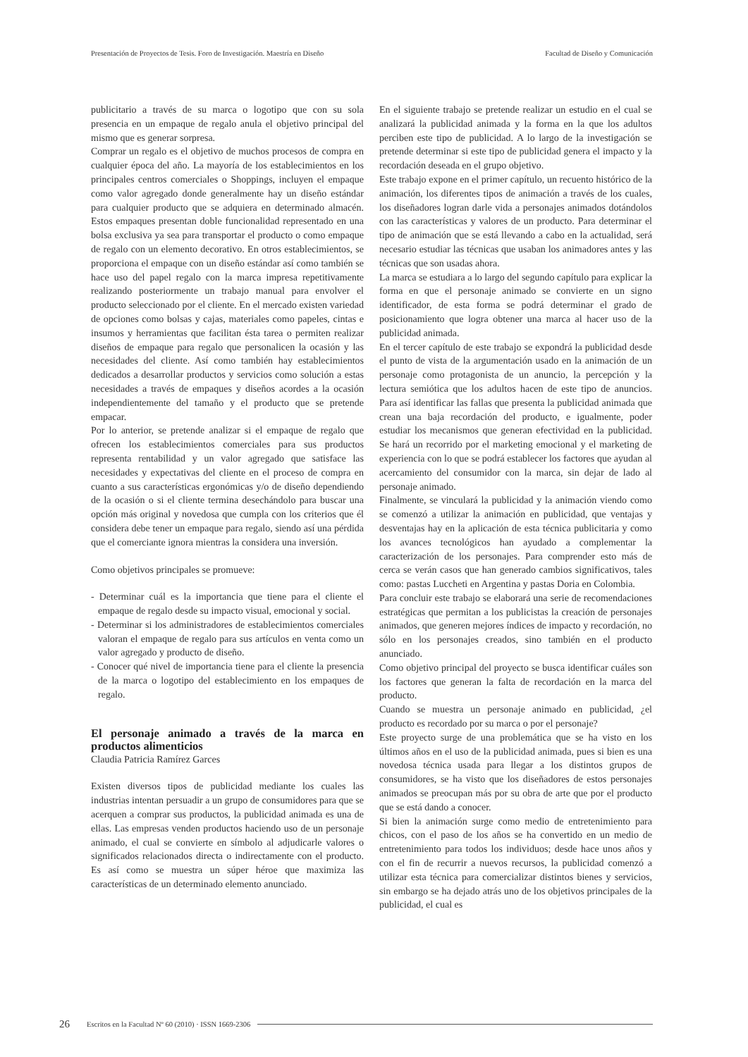Presentación de Proyectos de Tesis. Foro de Investigación. Maestría en Diseño Facultad de Diseño y Comunicación
publicitario a través de su marca o logotipo que con su sola presencia en un empaque de regalo anula el objetivo principal del mismo que es generar sorpresa.
Comprar un regalo es el objetivo de muchos procesos de compra en cualquier época del año. La mayoría de los establecimientos en los principales centros comerciales o Shoppings, incluyen el empaque como valor agregado donde generalmente hay un diseño estándar para cualquier producto que se adquiera en determinado almacén. Estos empaques presentan doble funcionalidad representado en una bolsa exclusiva ya sea para transportar el producto o como empaque de regalo con un elemento decorativo. En otros establecimientos, se proporciona el empaque con un diseño estándar así como también se hace uso del papel regalo con la marca impresa repetitivamente realizando posteriormente un trabajo manual para envolver el producto seleccionado por el cliente. En el mercado existen variedad de opciones como bolsas y cajas, materiales como papeles, cintas e insumos y herramientas que facilitan ésta tarea o permiten realizar diseños de empaque para regalo que personalicen la ocasión y las necesidades del cliente. Así como también hay establecimientos dedicados a desarrollar productos y servicios como solución a estas necesidades a través de empaques y diseños acordes a la ocasión independientemente del tamaño y el producto que se pretende empacar.
Por lo anterior, se pretende analizar si el empaque de regalo que ofrecen los establecimientos comerciales para sus productos representa rentabilidad y un valor agregado que satisface las necesidades y expectativas del cliente en el proceso de compra en cuanto a sus características ergonómicas y/o de diseño dependiendo de la ocasión o si el cliente termina desechándolo para buscar una opción más original y novedosa que cumpla con los criterios que él considera debe tener un empaque para regalo, siendo así una pérdida que el comerciante ignora mientras la considera una inversión.
Como objetivos principales se promueve:
- Determinar cuál es la importancia que tiene para el cliente el empaque de regalo desde su impacto visual, emocional y social.
- Determinar si los administradores de establecimientos comerciales valoran el empaque de regalo para sus artículos en venta como un valor agregado y producto de diseño.
- Conocer qué nivel de importancia tiene para el cliente la presencia de la marca o logotipo del establecimiento en los empaques de regalo.
El personaje animado a través de la marca en productos alimenticios
Claudia Patricia Ramírez Garces
Existen diversos tipos de publicidad mediante los cuales las industrias intentan persuadir a un grupo de consumidores para que se acerquen a comprar sus productos, la publicidad animada es una de ellas. Las empresas venden productos haciendo uso de un personaje animado, el cual se convierte en símbolo al adjudicarle valores o significados relacionados directa o indirectamente con el producto. Es así como se muestra un súper héroe que maximiza las características de un determinado elemento anunciado.
En el siguiente trabajo se pretende realizar un estudio en el cual se analizará la publicidad animada y la forma en la que los adultos perciben este tipo de publicidad. A lo largo de la investigación se pretende determinar si este tipo de publicidad genera el impacto y la recordación deseada en el grupo objetivo.
Este trabajo expone en el primer capítulo, un recuento histórico de la animación, los diferentes tipos de animación a través de los cuales, los diseñadores logran darle vida a personajes animados dotándolos con las características y valores de un producto. Para determinar el tipo de animación que se está llevando a cabo en la actualidad, será necesario estudiar las técnicas que usaban los animadores antes y las técnicas que son usadas ahora.
La marca se estudiara a lo largo del segundo capítulo para explicar la forma en que el personaje animado se convierte en un signo identificador, de esta forma se podrá determinar el grado de posicionamiento que logra obtener una marca al hacer uso de la publicidad animada.
En el tercer capítulo de este trabajo se expondrá la publicidad desde el punto de vista de la argumentación usado en la animación de un personaje como protagonista de un anuncio, la percepción y la lectura semiótica que los adultos hacen de este tipo de anuncios. Para así identificar las fallas que presenta la publicidad animada que crean una baja recordación del producto, e igualmente, poder estudiar los mecanismos que generan efectividad en la publicidad. Se hará un recorrido por el marketing emocional y el marketing de experiencia con lo que se podrá establecer los factores que ayudan al acercamiento del consumidor con la marca, sin dejar de lado al personaje animado.
Finalmente, se vinculará la publicidad y la animación viendo como se comenzó a utilizar la animación en publicidad, que ventajas y desventajas hay en la aplicación de esta técnica publicitaria y como los avances tecnológicos han ayudado a complementar la caracterización de los personajes. Para comprender esto más de cerca se verán casos que han generado cambios significativos, tales como: pastas Luccheti en Argentina y pastas Doria en Colombia.
Para concluir este trabajo se elaborará una serie de recomendaciones estratégicas que permitan a los publicistas la creación de personajes animados, que generen mejores índices de impacto y recordación, no sólo en los personajes creados, sino también en el producto anunciado.
Como objetivo principal del proyecto se busca identificar cuáles son los factores que generan la falta de recordación en la marca del producto.
Cuando se muestra un personaje animado en publicidad, ¿el producto es recordado por su marca o por el personaje?
Este proyecto surge de una problemática que se ha visto en los últimos años en el uso de la publicidad animada, pues si bien es una novedosa técnica usada para llegar a los distintos grupos de consumidores, se ha visto que los diseñadores de estos personajes animados se preocupan más por su obra de arte que por el producto que se está dando a conocer.
Si bien la animación surge como medio de entretenimiento para chicos, con el paso de los años se ha convertido en un medio de entretenimiento para todos los individuos; desde hace unos años y con el fin de recurrir a nuevos recursos, la publicidad comenzó a utilizar esta técnica para comercializar distintos bienes y servicios, sin embargo se ha dejado atrás uno de los objetivos principales de la publicidad, el cual es
26 Escritos en la Facultad Nº 60 (2010) · ISSN 1669-2306